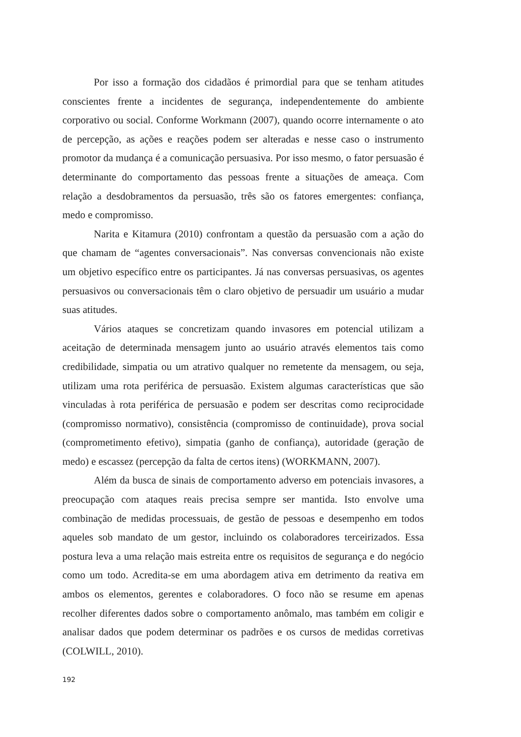Por isso a formação dos cidadãos é primordial para que se tenham atitudes conscientes frente a incidentes de segurança, independentemente do ambiente corporativo ou social. Conforme Workmann (2007), quando ocorre internamente o ato de percepção, as ações e reações podem ser alteradas e nesse caso o instrumento promotor da mudança é a comunicação persuasiva. Por isso mesmo, o fator persuasão é determinante do comportamento das pessoas frente a situações de ameaça. Com relação a desdobramentos da persuasão, três são os fatores emergentes: confiança, medo e compromisso.
Narita e Kitamura (2010) confrontam a questão da persuasão com a ação do que chamam de “agentes conversacionais”. Nas conversas convencionais não existe um objetivo específico entre os participantes. Já nas conversas persuasivas, os agentes persuasivos ou conversacionais têm o claro objetivo de persuadir um usuário a mudar suas atitudes.
Vários ataques se concretizam quando invasores em potencial utilizam a aceitação de determinada mensagem junto ao usuário através elementos tais como credibilidade, simpatia ou um atrativo qualquer no remetente da mensagem, ou seja, utilizam uma rota periférica de persuasão. Existem algumas características que são vinculadas à rota periférica de persuasão e podem ser descritas como reciprocidade (compromisso normativo), consistência (compromisso de continuidade), prova social (comprometimento efetivo), simpatia (ganho de confiança), autoridade (geração de medo) e escassez (percepção da falta de certos itens) (WORKMANN, 2007).
Além da busca de sinais de comportamento adverso em potenciais invasores, a preocupação com ataques reais precisa sempre ser mantida. Isto envolve uma combinação de medidas processuais, de gestão de pessoas e desempenho em todos aqueles sob mandato de um gestor, incluindo os colaboradores terceirizados. Essa postura leva a uma relação mais estreita entre os requisitos de segurança e do negócio como um todo. Acredita-se em uma abordagem ativa em detrimento da reativa em ambos os elementos, gerentes e colaboradores. O foco não se resume em apenas recolher diferentes dados sobre o comportamento anômalo, mas também em coligir e analisar dados que podem determinar os padrões e os cursos de medidas corretivas (COLWILL, 2010).
192